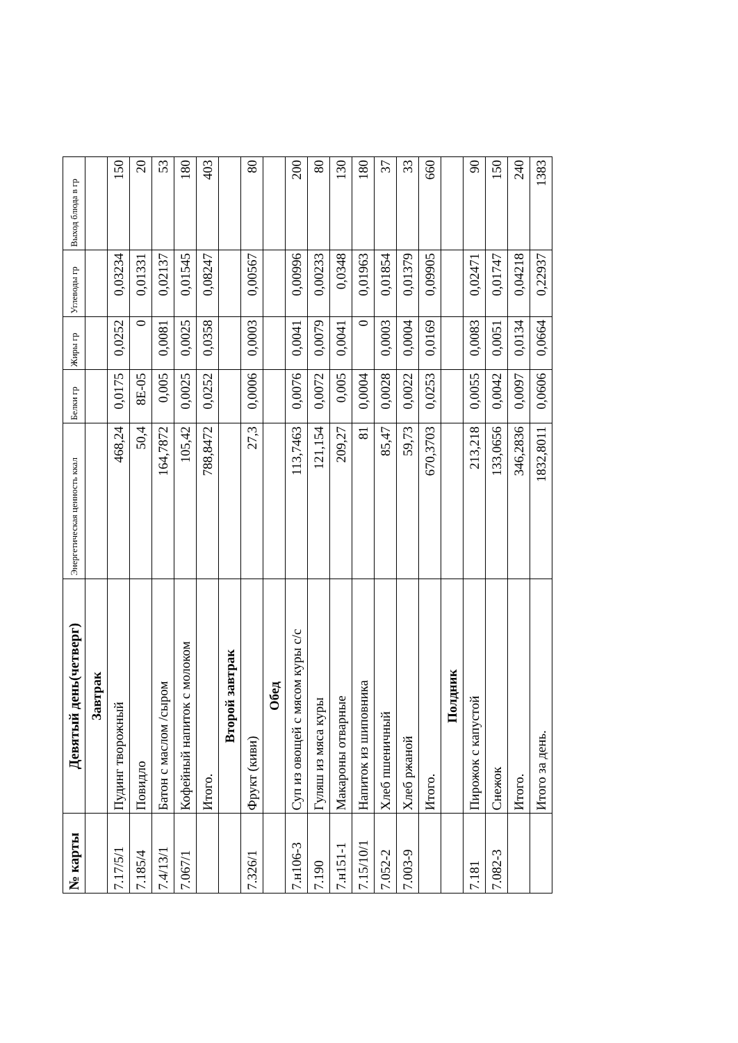| № карты | Девятый день(четверг) | Энергетическая ценность ккал | Белки гр | Жиры гр | Углеводы гр | Выход блюда в гр |
| --- | --- | --- | --- | --- | --- | --- |
| | Завтрак | | | | | |
| 7.17/5/1 | Пудинг творожный | 468,24 | 0,0175 | 0,0252 | 0,03234 | 150 |
| 7.185/4 | Повидло | 50,4 | 8E-05 | 0 | 0,01331 | 20 |
| 7.4/13/1 | Батон с маслом /сыром | 164,7872 | 0,005 | 0,0081 | 0,02137 | 53 |
| 7.067/1 | Кофейный напиток с молоком | 105,42 | 0,0025 | 0,0025 | 0,01545 | 180 |
| | Итого. | 788,8472 | 0,0252 | 0,0358 | 0,08247 | 403 |
| | Второй завтрак | | | | | |
| 7.326/1 | Фрукт (киви) | 27,3 | 0,0006 | 0,0003 | 0,00567 | 80 |
| | Обед | | | | | |
| 7.н106-3 | Суп из овощей с мясом куры с/с | 113,7463 | 0,0076 | 0,0041 | 0,00996 | 200 |
| 7.190 | Гуляш из мяса куры | 121,154 | 0,0072 | 0,0079 | 0,00233 | 80 |
| 7.н151-1 | Макароны отварные | 209,27 | 0,005 | 0,0041 | 0,0348 | 130 |
| 7.15/10/1 | Напиток из шиповника | 81 | 0,0004 | 0 | 0,01963 | 180 |
| 7.052-2 | Хлеб пшеничный | 85,47 | 0,0028 | 0,0003 | 0,01854 | 37 |
| 7.003-9 | Хлеб ржаной | 59,73 | 0,0022 | 0,0004 | 0,01379 | 33 |
| | Итого. | 670,3703 | 0,0253 | 0,0169 | 0,09905 | 660 |
| | Полдник | | | | | |
| 7.181 | Пирожок с капустой | 213,218 | 0,0055 | 0,0083 | 0,02471 | 90 |
| 7.082-3 | Снежок | 133,0656 | 0,0042 | 0,0051 | 0,01747 | 150 |
| | Итого. | 346,2836 | 0,0097 | 0,0134 | 0,04218 | 240 |
| | Итого за день. | 1832,8011 | 0,0606 | 0,0664 | 0,22937 | 1383 |